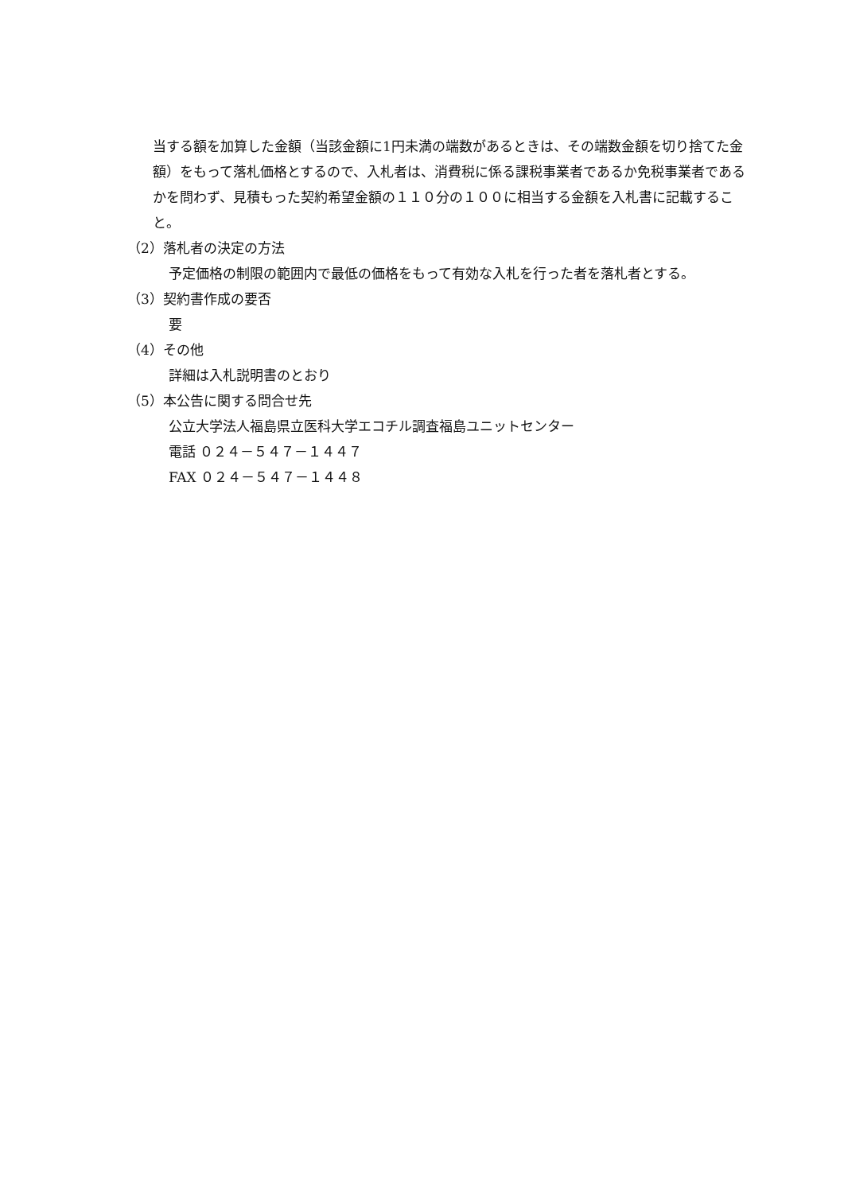当する額を加算した金額（当該金額に1円未満の端数があるときは、その端数金額を切り捨てた金額）をもって落札価格とするので、入札者は、消費税に係る課税事業者であるか免税事業者であるかを問わず、見積もった契約希望金額の１１０分の１００に相当する金額を入札書に記載すること。
（2）落札者の決定の方法
予定価格の制限の範囲内で最低の価格をもって有効な入札を行った者を落札者とする。
（3）契約書作成の要否
要
（4）その他
詳細は入札説明書のとおり
（5）本公告に関する問合せ先
公立大学法人福島県立医科大学エコチル調査福島ユニットセンター
電話 ０２４－５４７－１４４７
FAX ０２４－５４７－１４４８